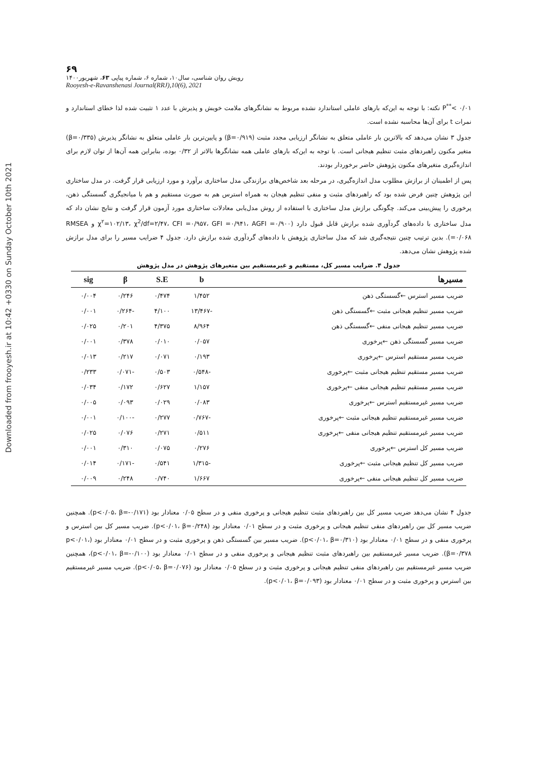Downloaded from frooyesh.ir at 10:42 +0330 on Sunday October 10th 2021
۶۹
رویش روان شناسی، سال۱۰، شماره ۶، شماره پیاپی ۶۳، شهریور۱۴۰۰
Rooyesh-e-Ravanshenasi Journal(RRJ),10(6), 2021
P<sup>**</sup>< ۰/۰۱ نکته: با توجه به این‌که بارهای عاملی استاندارد نشده مربوط به نشانگرهای ملامت خویش و پذیرش با عدد ۱ تثبیت شده لذا خطای استاندارد و نمرات t برای آن‌ها محاسبه نشده است.
جدول ۳ نشان می‌دهد که بالاترین بار عاملی متعلق به نشانگر ارزیابی مجدد مثبت (β=۰/۹۱۹) و پایین‌ترین بار عاملی متعلق به نشانگر پذیرش (β=۰/۳۳۵) متغیر مکنون راهبردهای مثبت تنظیم هیجانی است. با توجه به این‌که بارهای عاملی همه نشانگرها بالاتر از ۰/۳۲ بوده، بنابراین همه آن‌ها از توان لازم برای اندازه‌گیری متغیرهای مکنون پژوهش حاضر برخوردار بودند.
پس از اطمینان از برازش مطلوب مدل اندازه‌گیری، در مرحله بعد شاخص‌های برازندگی مدل ساختاری برآورد و مورد ارزیابی قرار گرفت. در مدل ساختاری این پژوهش چنین فرض شده بود که راهبردهای مثبت و منفی تنظیم هیجان به همراه استرس هم به صورت مستقیم و هم با میانجیگری گسستگی ذهن، پرخوری را پیش‌بینی می‌کند. چگونگی برازش مدل ساختاری با استفاده از روش مدل‌یابی معادلات ساختاری مورد آزمون قرار گرفت و نتایج نشان داد که مدل ساختاری با داده‌های گردآوری شده برازش قابل قبول دارد (χ<sup>۲</sup>=۱۰۲/۱۳، χ<sup>2</sup>/df=۲/۴۷، CFI =۰/۹۵۷، GFI =۰/۹۴۱، AGFI =۰/۹۰۰ و RMSEA =۰/۰۶۸). بدین ترتیب چنین نتیجه‌گیری شد که مدل ساختاری پژوهش با داده‌های گردآوری شده برازش دارد. جدول ۴ ضرایب مسیر را برای مدل برازش شده پژوهش نشان می‌دهد.
جدول ۴. ضرایب مسیر کل، مستقیم و غیرمستقیم بین متغیرهای پژوهش در مدل پژوهش
| مسیرها | b | S.E | β | sig |
| --- | --- | --- | --- | --- |
| ضریب مسیر استرس ←گسستگی ذهن | ۱/۴۵۲ | ۰/۴۷۴ | ۰/۲۴۶ | ۰/۰۰۴ |
| ضریب مسیر تنظیم هیجانی مثبت ←گسستگی ذهن | -۱۳/۴۶۷ | ۴/۱۰۰ | -۰/۲۶۴ | ۰/۰۰۱ |
| ضریب مسیر تنظیم هیجانی منفی ←گسستگی ذهن | ۸/۹۶۴ | ۴/۳۷۵ | ۰/۲۰۱ | ۰/۰۲۵ |
| ضریب مسیر گسستگی ذهن ←پرخوری | ۰/۰۵۷ | ۰/۰۱۰ | ۰/۳۷۸ | ۰/۰۰۱ |
| ضریب مسیر مستقیم استرس ←پرخوری | ۰/۱۹۳ | ۰/۰۷۱ | ۰/۲۱۷ | ۰/۰۱۳ |
| ضریب مسیر مستقیم تنظیم هیجانی مثبت ←پرخوری | -۰/۵۴۸ | ۰/۵۰۳ | -۰/۰۷۱ | ۰/۲۳۳ |
| ضریب مسیر مستقیم تنظیم هیجانی منفی ←پرخوری | ۱/۱۵۷ | ۰/۶۲۷ | ۰/۱۷۲ | ۰/۰۳۴ |
| ضریب مسیر غیرمستقیم استرس ←پرخوری | ۰/۰۸۳ | ۰/۰۲۹ | ۰/۰۹۳ | ۰/۰۰۵ |
| ضریب مسیر غیرمستقیم تنظیم هیجانی مثبت ←پرخوری | -۰/۷۶۷ | ۰/۲۷۷ | -۰/۱۰۰ | ۰/۰۰۱ |
| ضریب مسیر غیرمستقیم تنظیم هیجانی منفی ←پرخوری | ۰/۵۱۱ | ۰/۲۷۱ | ۰/۰۷۶ | ۰/۰۲۵ |
| ضریب مسیر کل استرس ←پرخوری | ۰/۲۷۶ | ۰/۰۷۵ | ۰/۳۱۰ | ۰/۰۰۱ |
| ضریب مسیر کل تنظیم هیجانی مثبت ←پرخوری | -۱/۳۱۵ | ۰/۵۴۱ | -۰/۱۷۱ | ۰/۰۱۴ |
| ضریب مسیر کل تنظیم هیجانی منفی ←پرخوری | ۱/۶۶۷ | ۰/۷۴۰ | ۰/۲۴۸ | ۰/۰۰۹ |
جدول ۴ نشان می‌دهد ضریب مسیر کل بین راهبردهای مثبت تنظیم هیجانی و پرخوری منفی و در سطح ۰/۰۵ معنادار بود (p<۰/۰۵، β=-۰/۱۷۱). همچنین ضریب مسیر کل بین راهبردهای منفی تنظیم هیجانی و پرخوری مثبت و در سطح ۰/۰۱ معنادار بود (p<۰/۰۱، β=۰/۲۴۸). ضریب مسیر کل بین استرس و پرخوری منفی و در سطح ۰/۰۱ معنادار بود (p<۰/۰۱، β=۰/۳۱۰). ضریب مسیر بین گسستگی ذهن و پرخوری مثبت و در سطح ۰/۰۱ معنادار بود (p<۰/۰۱، β=۰/۳۷۸). ضریب مسیر غیرمستقیم بین راهبردهای مثبت تنظیم هیجانی و پرخوری منفی و در سطح ۰/۰۱ معنادار بود (p<۰/۰۱، β=-۰/۱۰۰)، همچنین ضریب مسیر غیرمستقیم بین راهبردهای منفی تنظیم هیجانی و پرخوری مثبت و در سطح ۰/۰۵ معنادار بود (p<۰/۰۵، β=۰/۰۷۶). ضریب مسیر غیرمستقیم بین استرس و پرخوری مثبت و در سطح ۰/۰۱ معنادار بود (p<۰/۰۱، β=۰/۰۹۳).